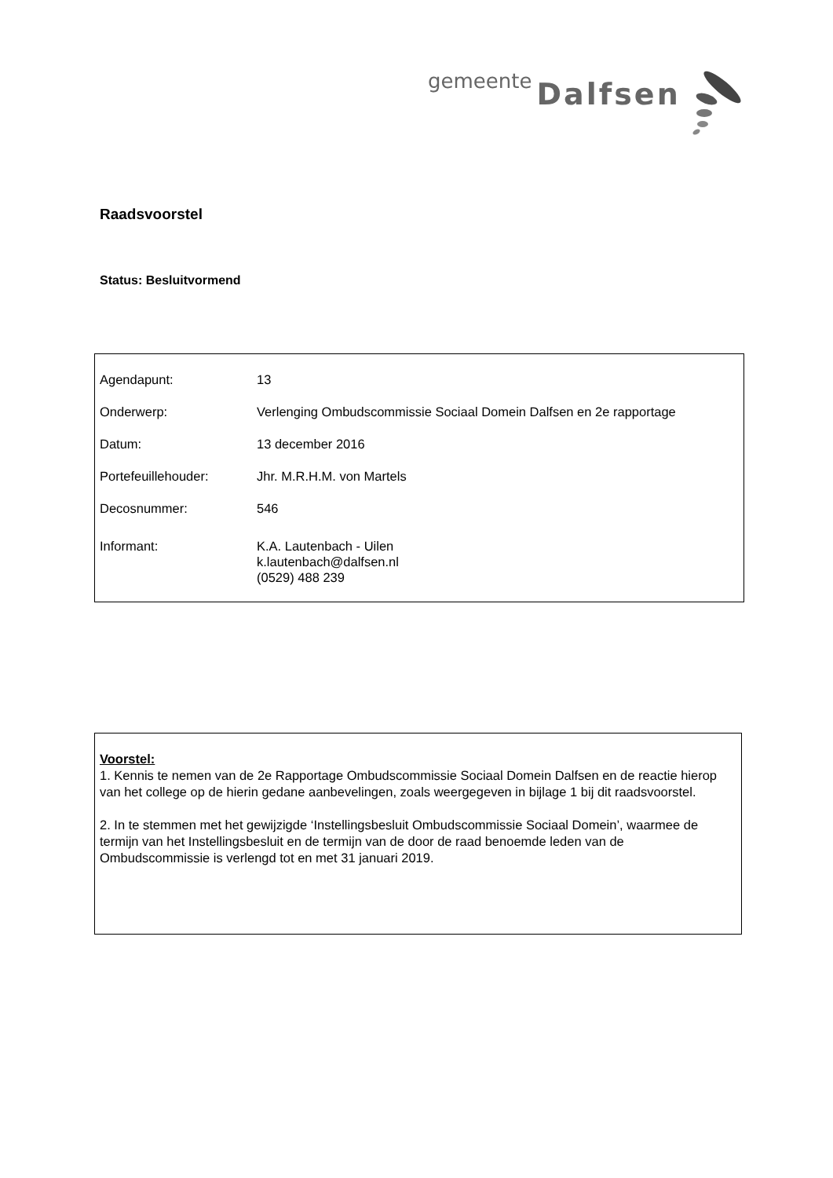gemeente Dalfsen
Raadsvoorstel
Status: Besluitvormend
| Agendapunt: | 13 |
| Onderwerp: | Verlenging Ombudscommissie Sociaal Domein Dalfsen en 2e rapportage |
| Datum: | 13 december 2016 |
| Portefeuillehouder: | Jhr. M.R.H.M. von Martels |
| Decosnummer: | 546 |
| Informant: | K.A. Lautenbach - Uilen k.lautenbach@dalfsen.nl (0529) 488 239 |
Voorstel:
1. Kennis te nemen van de 2e Rapportage Ombudscommissie Sociaal Domein Dalfsen en de reactie hierop van het college op de hierin gedane aanbevelingen, zoals weergegeven in bijlage 1 bij dit raadsvoorstel.
2. In te stemmen met het gewijzigde ‘Instellingsbesluit Ombudscommissie Sociaal Domein’, waarmee de termijn van het Instellingsbesluit en de termijn van de door de raad benoemde leden van de Ombudscommissie is verlengd tot en met 31 januari 2019.